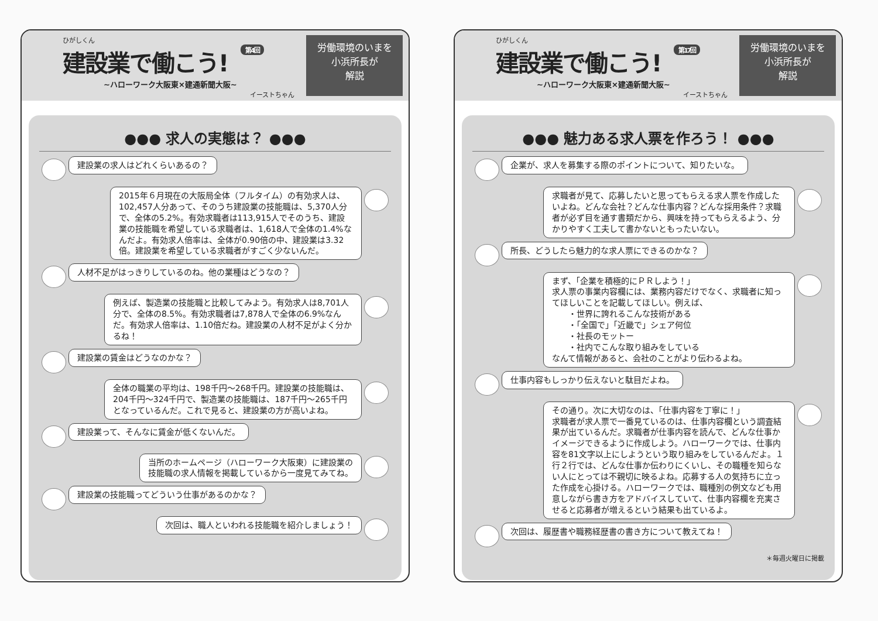ひがしくん
建設業で働こう! 第4回
~ハローワーク大阪東×建通新聞大阪~
イーストちゃん
労働環境のいまを
小浜所長が
解説
●●● 求人の実態は？ ●●●
建設業の求人はどれくらいあるの？
2015年６月現在の大阪局全体（フルタイム）の有効求人は、102,457人分あって、そのうち建設業の技能職は、5,370人分で、全体の5.2%。有効求職者は113,915人でそのうち、建設業の技能職を希望している求職者は、1,618人で全体の1.4%なんだよ。有効求人倍率は、全体が0.90倍の中、建設業は3.32倍。建設業を希望している求職者がすごく少ないんだ。
人材不足がはっきりしているのね。他の業種はどうなの？
例えば、製造業の技能職と比較してみよう。有効求人は8,701人分で、全体の8.5%。有効求職者は7,878人で全体の6.9%なんだ。有効求人倍率は、1.10倍だね。建設業の人材不足がよく分かるね！
建設業の賃金はどうなのかな？
全体の職業の平均は、198千円～268千円。建設業の技能職は、204千円～324千円で、製造業の技能職は、187千円～265千円となっているんだ。これで見ると、建設業の方が高いよね。
建設業って、そんなに賃金が低くないんだ。
当所のホームページ（ハローワーク大阪東）に建設業の
技能職の求人情報を掲載しているから一度見てみてね。
建設業の技能職ってどういう仕事があるのかな？
次回は、職人といわれる技能職を紹介しましょう！
ひがしくん
建設業で働こう! 第17回
~ハローワーク大阪東×建通新聞大阪~
イーストちゃん
労働環境のいまを
小浜所長が
解説
●●● 魅力ある求人票を作ろう！ ●●●
企業が、求人を募集する際のポイントについて、知りたいな。
求職者が見て、応募したいと思ってもらえる求人票を作成したいよね。どんな会社？どんな仕事内容？どんな採用条件？求職者が必ず目を通す書類だから、興味を持ってもらえるよう、分かりやすく工夫して書かないともったいない。
所長、どうしたら魅力的な求人票にできるのかな？
まず、「企業を積極的にＰＲしよう！」
求人票の事業内容欄には、業務内容だけでなく、求職者に知ってほしいことを記載してほしい。例えば、
　　・世界に誇れるこんな技術がある
　　・「全国で」「近畿で」シェア何位
　　・社長のモットー
　　・社内でこんな取り組みをしている
なんて情報があると、会社のことがより伝わるよね。
仕事内容もしっかり伝えないと駄目だよね。
その通り。次に大切なのは、「仕事内容を丁寧に！」
求職者が求人票で一番見ているのは、仕事内容欄という調査結果が出ているんだ。求職者が仕事内容を読んで、どんな仕事かイメージできるように作成しよう。ハローワークでは、仕事内容を81文字以上にしようという取り組みをしているんだよ。１行２行では、どんな仕事か伝わりにくいし、その職種を知らない人にとっては不親切に映るよね。応募する人の気持ちに立った作成を心掛ける。ハローワークでは、職種別の例文なども用意しながら書き方をアドバイスしていて、仕事内容欄を充実させると応募者が増えるという結果も出ているよ。
次回は、履歴書や職務経歴書の書き方について教えてね！
＊毎週火曜日に掲載